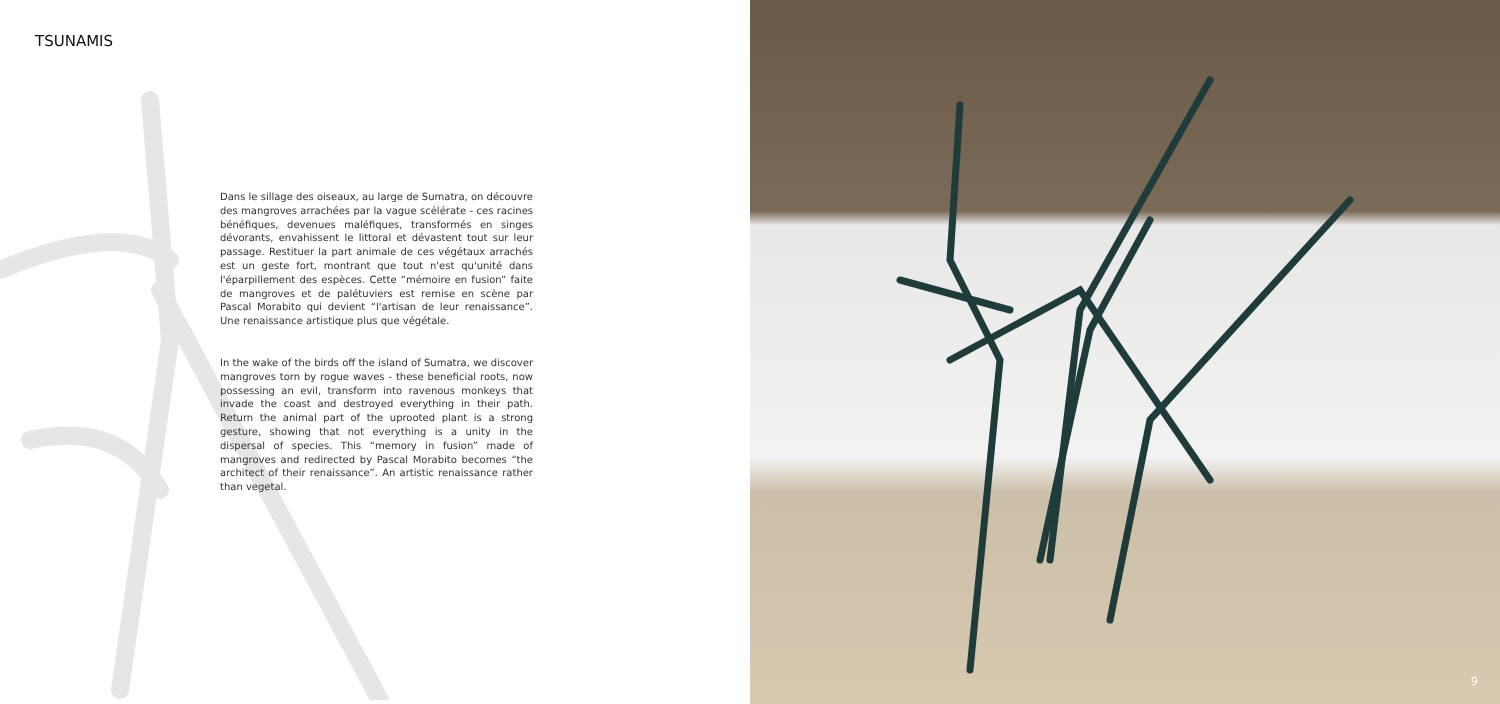TSUNAMIS
Dans le sillage des oiseaux, au large de Sumatra, on découvre des mangroves arrachées par la vague scélérate - ces racines bénéfiques, devenues maléfiques, transformés en singes dévorants, envahissent le littoral et dévastent tout sur leur passage. Restituer la part animale de ces végétaux arrachés est un geste fort, montrant que tout n'est qu'unité dans l'éparpillement des espèces. Cette “mémoire en fusion” faite de mangroves et de palétuviers est remise en scène par Pascal Morabito qui devient “l'artisan de leur renaissance”. Une renaissance artistique plus que végétale.
In the wake of the birds off the island of Sumatra, we discover mangroves torn by rogue waves - these beneficial roots, now possessing an evil, transform into ravenous monkeys that invade the coast and destroyed everything in their path. Return the animal part of the uprooted plant is a strong gesture, showing that not everything is a unity in the dispersal of species. This “memory in fusion” made of mangroves and redirected by Pascal Morabito becomes “the architect of their renaissance”. An artistic renaissance rather than vegetal.
9